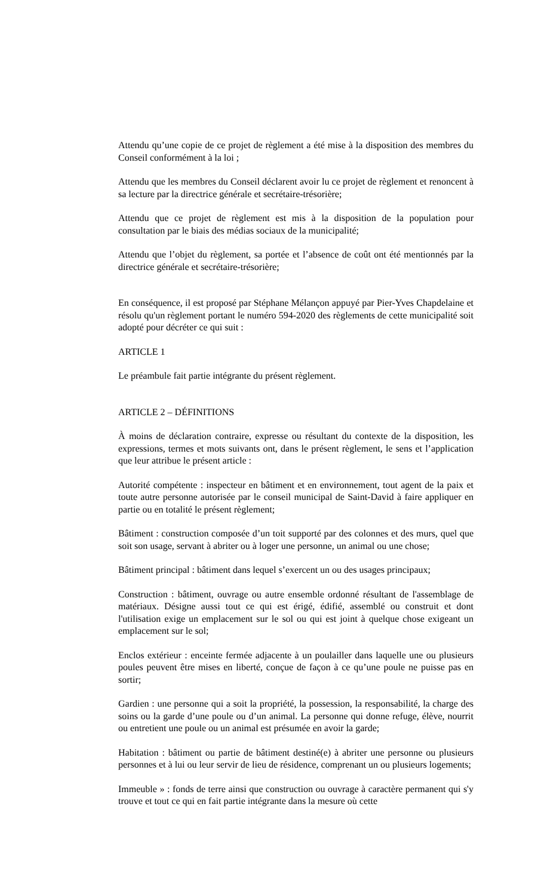Attendu qu’une copie de ce projet de règlement a été mise à la disposition des membres du Conseil conformément à la loi ;
Attendu que les membres du Conseil déclarent avoir lu ce projet de règlement et renoncent à sa lecture par la directrice générale et secrétaire-trésorière;
Attendu que ce projet de règlement est mis à la disposition de la population pour consultation par le biais des médias sociaux de la municipalité;
Attendu que l’objet du règlement, sa portée et l’absence de coût ont été mentionnés par la directrice générale et secrétaire-trésorière;
En conséquence, il est proposé par Stéphane Mélançon appuyé par Pier-Yves Chapdelaine et résolu qu'un règlement portant le numéro 594-2020 des règlements de cette municipalité soit adopté pour décréter ce qui suit :
ARTICLE 1
Le préambule fait partie intégrante du présent règlement.
ARTICLE 2 – DÉFINITIONS
À moins de déclaration contraire, expresse ou résultant du contexte de la disposition, les expressions, termes et mots suivants ont, dans le présent règlement, le sens et l’application que leur attribue le présent article :
Autorité compétente : inspecteur en bâtiment et en environnement, tout agent de la paix et toute autre personne autorisée par le conseil municipal de Saint-David à faire appliquer en partie ou en totalité le présent règlement;
Bâtiment : construction composée d’un toit supporté par des colonnes et des murs, quel que soit son usage, servant à abriter ou à loger une personne, un animal ou une chose;
Bâtiment principal : bâtiment dans lequel s’exercent un ou des usages principaux;
Construction : bâtiment, ouvrage ou autre ensemble ordonné résultant de l'assemblage de matériaux. Désigne aussi tout ce qui est érigé, édifié, assemblé ou construit et dont l'utilisation exige un emplacement sur le sol ou qui est joint à quelque chose exigeant un emplacement sur le sol;
Enclos extérieur : enceinte fermée adjacente à un poulailler dans laquelle une ou plusieurs poules peuvent être mises en liberté, conçue de façon à ce qu’une poule ne puisse pas en sortir;
Gardien : une personne qui a soit la propriété, la possession, la responsabilité, la charge des soins ou la garde d’une poule ou d’un animal. La personne qui donne refuge, élève, nourrit ou entretient une poule ou un animal est présumée en avoir la garde;
Habitation : bâtiment ou partie de bâtiment destiné(e) à abriter une personne ou plusieurs personnes et à lui ou leur servir de lieu de résidence, comprenant un ou plusieurs logements;
Immeuble » : fonds de terre ainsi que construction ou ouvrage à caractère permanent qui s'y trouve et tout ce qui en fait partie intégrante dans la mesure où cette